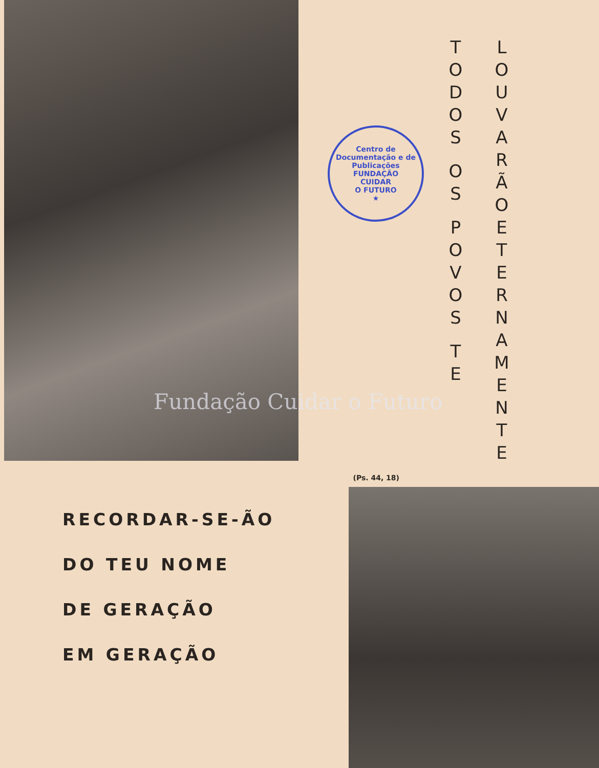TODOS
OS
POVOS
TE
LOUVARÃO
ETERNAMENTE
Centro de Documentação e de Publicações
FUNDAÇÃO
CUIDAR
O FUTURO
★
Fundação Cuidar o Futuro
(Ps. 44, 18)
RECORDAR-SE-ÃO
DO TEU NOME
DE GERAÇÃO
EM GERAÇÃO